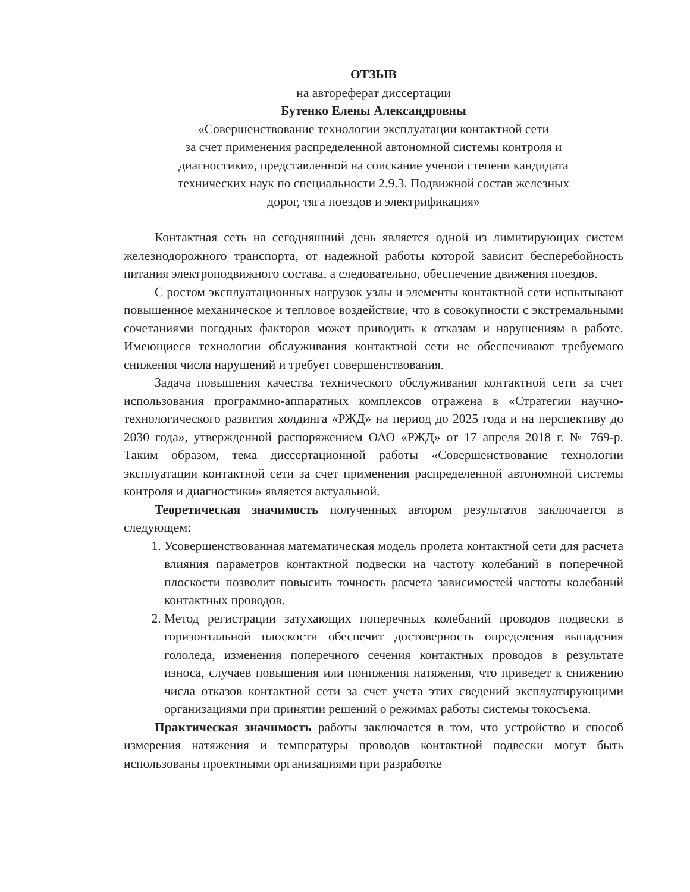ОТЗЫВ
на автореферат диссертации
Бутенко Елены Александровны
«Совершенствование технологии эксплуатации контактной сети
за счет применения распределенной автономной системы контроля и
диагностики», представленной на соискание ученой степени кандидата
технических наук по специальности 2.9.3. Подвижной состав железных
дорог, тяга поездов и электрификация»
Контактная сеть на сегодняшний день является одной из лимитирующих систем железнодорожного транспорта, от надежной работы которой зависит бесперебойность питания электроподвижного состава, а следовательно, обеспечение движения поездов.
С ростом эксплуатационных нагрузок узлы и элементы контактной сети испытывают повышенное механическое и тепловое воздействие, что в совокупности с экстремальными сочетаниями погодных факторов может приводить к отказам и нарушениям в работе. Имеющиеся технологии обслуживания контактной сети не обеспечивают требуемого снижения числа нарушений и требует совершенствования.
Задача повышения качества технического обслуживания контактной сети за счет использования программно-аппаратных комплексов отражена в «Стратегии научно-технологического развития холдинга «РЖД» на период до 2025 года и на перспективу до 2030 года», утвержденной распоряжением ОАО «РЖД» от 17 апреля 2018 г. № 769-р. Таким образом, тема диссертационной работы «Совершенствование технологии эксплуатации контактной сети за счет применения распределенной автономной системы контроля и диагностики» является актуальной.
Теоретическая значимость полученных автором результатов заключается в следующем:
1. Усовершенствованная математическая модель пролета контактной сети для расчета влияния параметров контактной подвески на частоту колебаний в поперечной плоскости позволит повысить точность расчета зависимостей частоты колебаний контактных проводов.
2. Метод регистрации затухающих поперечных колебаний проводов подвески в горизонтальной плоскости обеспечит достоверность определения выпадения гололеда, изменения поперечного сечения контактных проводов в результате износа, случаев повышения или понижения натяжения, что приведет к снижению числа отказов контактной сети за счет учета этих сведений эксплуатирующими организациями при принятии решений о режимах работы системы токосъема.
Практическая значимость работы заключается в том, что устройство и способ измерения натяжения и температуры проводов контактной подвески могут быть использованы проектными организациями при разработке